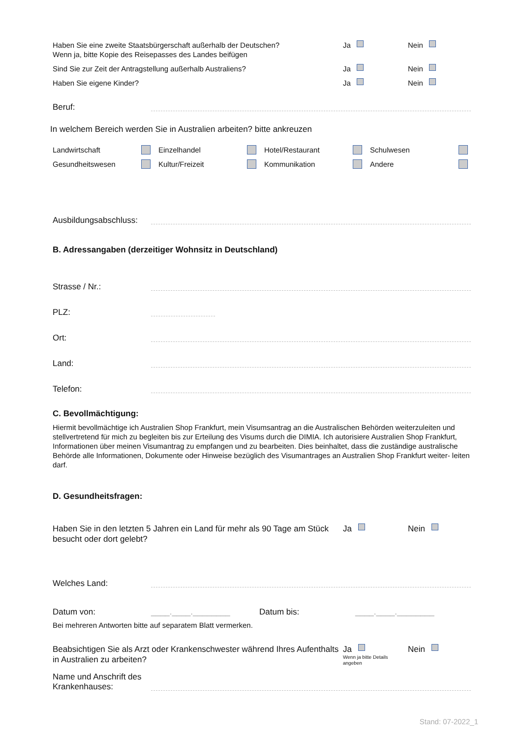Haben Sie eine zweite Staatsbürgerschaft außerhalb der Deutschen?
Wenn ja, bitte Kopie des Reisepasses des Landes beifügen
Ja Nein
Sind Sie zur Zeit der Antragstellung außerhalb Australiens? Ja Nein
Haben Sie eigene Kinder? Ja Nein
Beruf:
In welchem Bereich werden Sie in Australien arbeiten? bitte ankreuzen
Landwirtschaft Einzelhandel Hotel/Restaurant Schulwesen Gesundheitswesen Kultur/Freizeit Kommunikation Andere
Ausbildungsabschluss:
B. Adressangaben (derzeitiger Wohnsitz in Deutschland)
Strasse / Nr.:
PLZ:
Ort:
Land:
Telefon:
C. Bevollmächtigung:
Hiermit bevollmächtige ich Australien Shop Frankfurt, mein Visumsantrag an die Australischen Behörden weiterzuleiten und stellvertretend für mich zu begleiten bis zur Erteilung des Visums durch die DIMIA. Ich autorisiere Australien Shop Frankfurt, Informationen über meinen Visumantrag zu empfangen und zu bearbeiten. Dies beinhaltet, dass die zuständige australische Behörde alle Informationen, Dokumente oder Hinweise bezüglich des Visumantrages an Australien Shop Frankfurt weiter- leiten darf.
D. Gesundheitsfragen:
Haben Sie in den letzten 5 Jahren ein Land für mehr als 90 Tage am Stück besucht oder dort gelebt?
Ja Nein
Welches Land:
Datum von:
____.____.________
Datum bis:
____.____.________
Bei mehreren Antworten bitte auf separatem Blatt vermerken.
Beabsichtigen Sie als Arzt oder Krankenschwester während Ihres Aufenthalts in Australien zu arbeiten?
Ja
Wenn ja bitte Details angeben
Nein
Name und Anschrift des Krankenhauses:
Stand: 07-2022_1